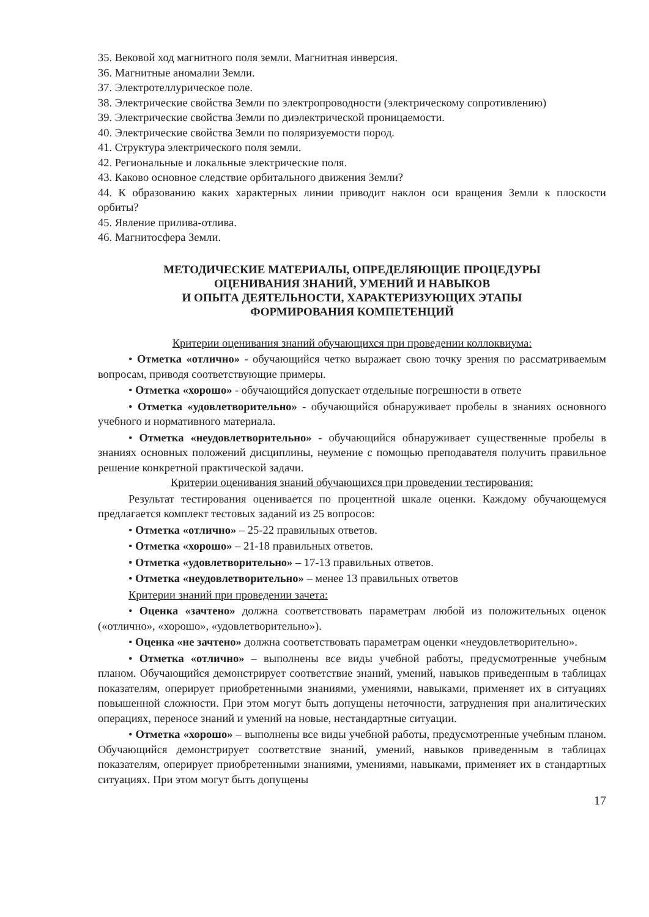35. Вековой ход магнитного поля земли. Магнитная инверсия.
36. Магнитные аномалии Земли.
37. Электротеллурическое поле.
38. Электрические свойства Земли по электропроводности (электрическому сопротивлению)
39. Электрические свойства Земли по диэлектрической проницаемости.
40. Электрические свойства Земли по поляризуемости пород.
41. Структура электрического поля земли.
42. Региональные и локальные электрические поля.
43. Каково основное следствие орбитального движения Земли?
44. К образованию каких характерных линии приводит наклон оси вращения Земли к плоскости орбиты?
45. Явление прилива-отлива.
46. Магнитосфера Земли.
МЕТОДИЧЕСКИЕ МАТЕРИАЛЫ, ОПРЕДЕЛЯЮЩИЕ ПРОЦЕДУРЫ
ОЦЕНИВАНИЯ ЗНАНИЙ, УМЕНИЙ И НАВЫКОВ
И ОПЫТА ДЕЯТЕЛЬНОСТИ, ХАРАКТЕРИЗУЮЩИХ ЭТАПЫ
ФОРМИРОВАНИЯ КОМПЕТЕНЦИЙ
Критерии оценивания знаний обучающихся при проведении коллоквиума:
• Отметка «отлично» - обучающийся четко выражает свою точку зрения по рассматриваемым вопросам, приводя соответствующие примеры.
• Отметка «хорошо» - обучающийся допускает отдельные погрешности в ответе
• Отметка «удовлетворительно» - обучающийся обнаруживает пробелы в знаниях основного учебного и нормативного материала.
• Отметка «неудовлетворительно» - обучающийся обнаруживает существенные пробелы в знаниях основных положений дисциплины, неумение с помощью преподавателя получить правильное решение конкретной практической задачи.
Критерии оценивания знаний обучающихся при проведении тестирования:
Результат тестирования оценивается по процентной шкале оценки. Каждому обучающемуся предлагается комплект тестовых заданий из 25 вопросов:
• Отметка «отлично» – 25-22 правильных ответов.
• Отметка «хорошо» – 21-18 правильных ответов.
• Отметка «удовлетворительно» – 17-13 правильных ответов.
• Отметка «неудовлетворительно» – менее 13 правильных ответов
Критерии знаний при проведении зачета:
• Оценка «зачтено» должна соответствовать параметрам любой из положительных оценок («отлично», «хорошо», «удовлетворительно»).
• Оценка «не зачтено» должна соответствовать параметрам оценки «неудовлетворительно».
• Отметка «отлично» – выполнены все виды учебной работы, предусмотренные учебным планом. Обучающийся демонстрирует соответствие знаний, умений, навыков приведенным в таблицах показателям, оперирует приобретенными знаниями, умениями, навыками, применяет их в ситуациях повышенной сложности. При этом могут быть допущены неточности, затруднения при аналитических операциях, переносе знаний и умений на новые, нестандартные ситуации.
• Отметка «хорошо» – выполнены все виды учебной работы, предусмотренные учебным планом. Обучающийся демонстрирует соответствие знаний, умений, навыков приведенным в таблицах показателям, оперирует приобретенными знаниями, умениями, навыками, применяет их в стандартных ситуациях. При этом могут быть допущены
17